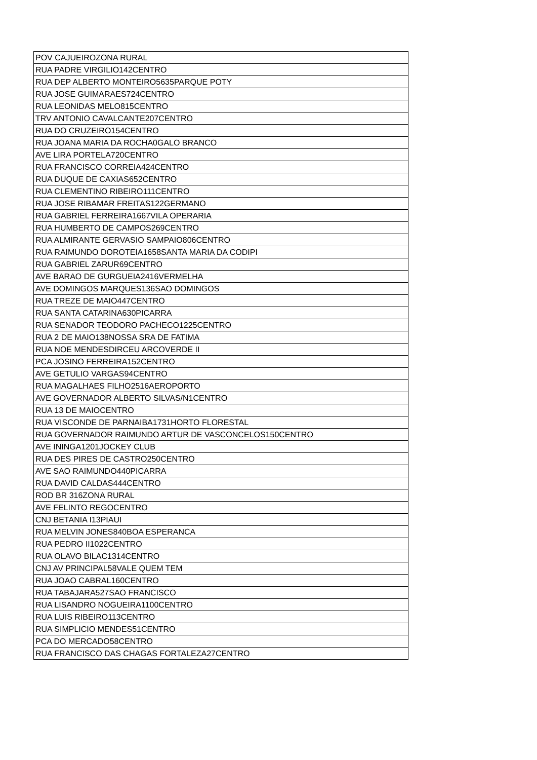| POV CAJUEIROZONA RURAL |
| RUA PADRE VIRGILIO142CENTRO |
| RUA DEP ALBERTO MONTEIRO5635PARQUE POTY |
| RUA JOSE GUIMARAES724CENTRO |
| RUA LEONIDAS MELO815CENTRO |
| TRV ANTONIO CAVALCANTE207CENTRO |
| RUA DO CRUZEIRO154CENTRO |
| RUA JOANA MARIA DA ROCHA0GALO BRANCO |
| AVE LIRA PORTELA720CENTRO |
| RUA FRANCISCO CORREIA424CENTRO |
| RUA DUQUE DE CAXIAS652CENTRO |
| RUA CLEMENTINO RIBEIRO111CENTRO |
| RUA JOSE RIBAMAR FREITAS122GERMANO |
| RUA GABRIEL FERREIRA1667VILA OPERARIA |
| RUA HUMBERTO DE CAMPOS269CENTRO |
| RUA ALMIRANTE GERVASIO SAMPAIO806CENTRO |
| RUA RAIMUNDO DOROTEIA1658SANTA MARIA DA CODIPI |
| RUA GABRIEL ZARUR69CENTRO |
| AVE BARAO DE GURGUEIA2416VERMELHA |
| AVE DOMINGOS MARQUES136SAO DOMINGOS |
| RUA TREZE DE MAIO447CENTRO |
| RUA SANTA CATARINA630PICARRA |
| RUA SENADOR TEODORO PACHECO1225CENTRO |
| RUA 2 DE MAIO138NOSSA SRA DE FATIMA |
| RUA NOE MENDESDIRCEU ARCOVERDE II |
| PCA JOSINO FERREIRA152CENTRO |
| AVE GETULIO VARGAS94CENTRO |
| RUA MAGALHAES FILHO2516AEROPORTO |
| AVE GOVERNADOR ALBERTO SILVAS/N1CENTRO |
| RUA 13 DE MAIOCENTRO |
| RUA VISCONDE DE PARNAIBA1731HORTO FLORESTAL |
| RUA GOVERNADOR RAIMUNDO ARTUR DE VASCONCELOS150CENTRO |
| AVE ININGA1201JOCKEY CLUB |
| RUA DES PIRES DE CASTRO250CENTRO |
| AVE SAO RAIMUNDO440PICARRA |
| RUA DAVID CALDAS444CENTRO |
| ROD BR 316ZONA RURAL |
| AVE FELINTO REGOCENTRO |
| CNJ BETANIA I13PIAUI |
| RUA MELVIN JONES840BOA ESPERANCA |
| RUA PEDRO II1022CENTRO |
| RUA OLAVO BILAC1314CENTRO |
| CNJ AV PRINCIPAL58VALE QUEM TEM |
| RUA JOAO CABRAL160CENTRO |
| RUA TABAJARA527SAO FRANCISCO |
| RUA LISANDRO NOGUEIRA1100CENTRO |
| RUA LUIS RIBEIRO113CENTRO |
| RUA SIMPLICIO MENDES51CENTRO |
| PCA DO MERCADO58CENTRO |
| RUA FRANCISCO DAS CHAGAS FORTALEZA27CENTRO |